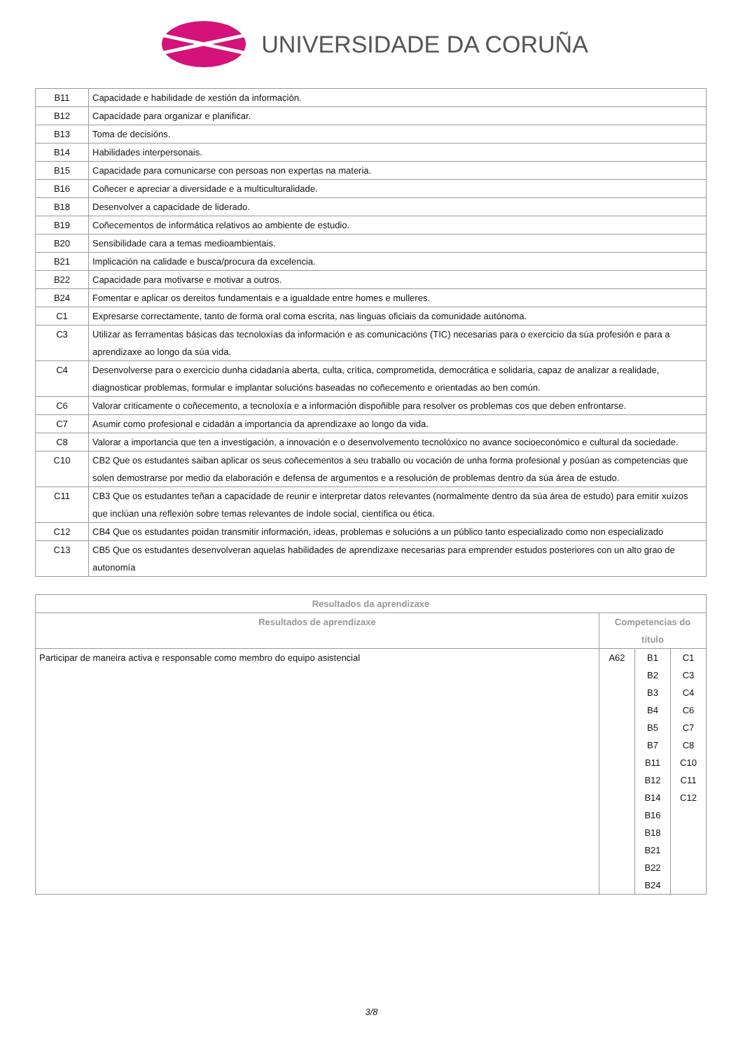UNIVERSIDADE DA CORUÑA
| B11 | Capacidade e habilidade de xestión da información. |
| B12 | Capacidade para organizar e planificar. |
| B13 | Toma de decisións. |
| B14 | Habilidades interpersonais. |
| B15 | Capacidade para comunicarse con persoas non expertas na materia. |
| B16 | Coñecer e apreciar a diversidade e a multiculturalidade. |
| B18 | Desenvolver a capacidade de liderado. |
| B19 | Coñecementos de informática relativos ao ambiente de estudio. |
| B20 | Sensibilidade cara a temas medioambientais. |
| B21 | Implicación na calidade e busca/procura da excelencia. |
| B22 | Capacidade para motivarse e motivar a outros. |
| B24 | Fomentar e aplicar os dereitos fundamentais e a igualdade entre homes e mulleres. |
| C1 | Expresarse correctamente, tanto de forma oral coma escrita, nas linguas oficiais da comunidade autónoma. |
| C3 | Utilizar as ferramentas básicas das tecnoloxías da información e as comunicacións (TIC) necesarias para o exercicio da súa profesión e para a aprendizaxe ao longo da súa vida. |
| C4 | Desenvolverse para o exercicio dunha cidadanía aberta, culta, crítica, comprometida, democrática e solidaria, capaz de analizar a realidade, diagnosticar problemas, formular e implantar solucións baseadas no coñecemento e orientadas ao ben común. |
| C6 | Valorar criticamente o coñecemento, a tecnoloxía e a información dispoñible para resolver os problemas cos que deben enfrontarse. |
| C7 | Asumir como profesional e cidadán a importancia da aprendizaxe ao longo da vida. |
| C8 | Valorar a importancia que ten a investigación, a innovación e o desenvolvemento tecnolóxico no avance socioeconómico e cultural da sociedade. |
| C10 | CB2 Que os estudantes saiban aplicar os seus coñecementos a seu traballo ou vocación de unha forma profesional y posúan as competencias que solen demostrarse por medio da elaboración e defensa de argumentos e a resolución de problemas dentro da súa área de estudo. |
| C11 | CB3 Que os estudantes teñan a capacidade de reunir e interpretar datos relevantes (normalmente dentro da súa área de estudo) para emitir xuízos que inclúan una reflexión sobre temas relevantes de índole social, científica ou ética. |
| C12 | CB4 Que os estudantes poidan transmitir información, ideas, problemas e solucións a un público tanto especializado como non especializado |
| C13 | CB5 Que os estudantes desenvolveran aquelas habilidades de aprendizaxe necesarias para emprender estudos posteriores con un alto grao de autonomía |
| Resultados da aprendizaxe | | | |
| --- | --- | --- | --- |
| Resultados de aprendizaxe | Competencias do título | | |
| Participar de maneira activa e responsable como membro do equipo asistencial | A62 | B1 B2 B3 B4 B5 B7 B11 B12 B14 B16 B18 B21 B22 B24 | C1 C3 C4 C6 C7 C8 C10 C11 C12 |
3/8